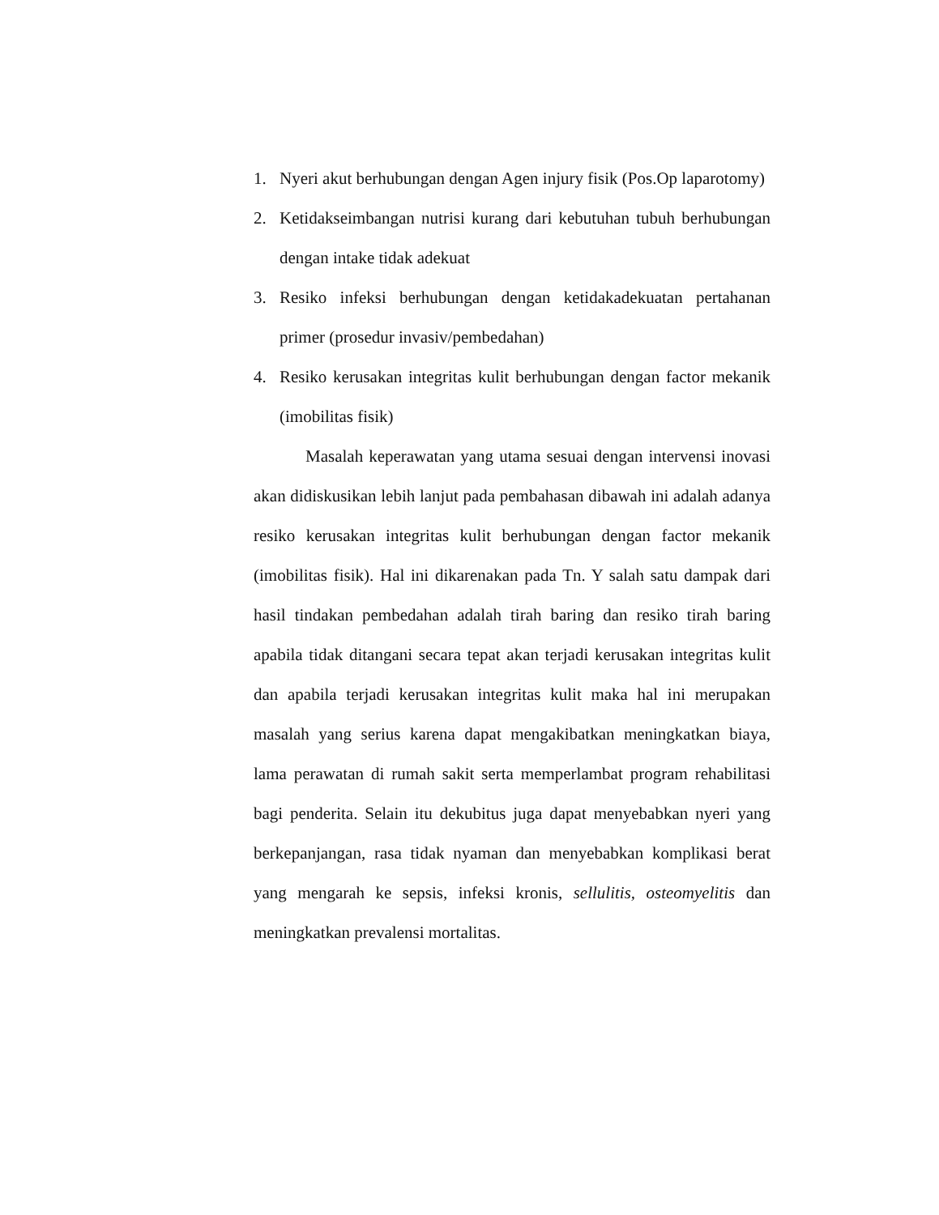1. Nyeri akut berhubungan dengan Agen injury fisik (Pos.Op laparotomy)
2. Ketidakseimbangan nutrisi kurang dari kebutuhan tubuh berhubungan dengan intake tidak adekuat
3. Resiko infeksi berhubungan dengan ketidakadekuatan pertahanan primer (prosedur invasiv/pembedahan)
4. Resiko kerusakan integritas kulit berhubungan dengan factor mekanik (imobilitas fisik)
Masalah keperawatan yang utama sesuai dengan intervensi inovasi akan didiskusikan lebih lanjut pada pembahasan dibawah ini adalah adanya resiko kerusakan integritas kulit berhubungan dengan factor mekanik (imobilitas fisik). Hal ini dikarenakan pada Tn. Y salah satu dampak dari hasil tindakan pembedahan adalah tirah baring dan resiko tirah baring apabila tidak ditangani secara tepat akan terjadi kerusakan integritas kulit dan apabila terjadi kerusakan integritas kulit maka hal ini merupakan masalah yang serius karena dapat mengakibatkan meningkatkan biaya, lama perawatan di rumah sakit serta memperlambat program rehabilitasi bagi penderita. Selain itu dekubitus juga dapat menyebabkan nyeri yang berkepanjangan, rasa tidak nyaman dan menyebabkan komplikasi berat yang mengarah ke sepsis, infeksi kronis, sellulitis, osteomyelitis dan meningkatkan prevalensi mortalitas.